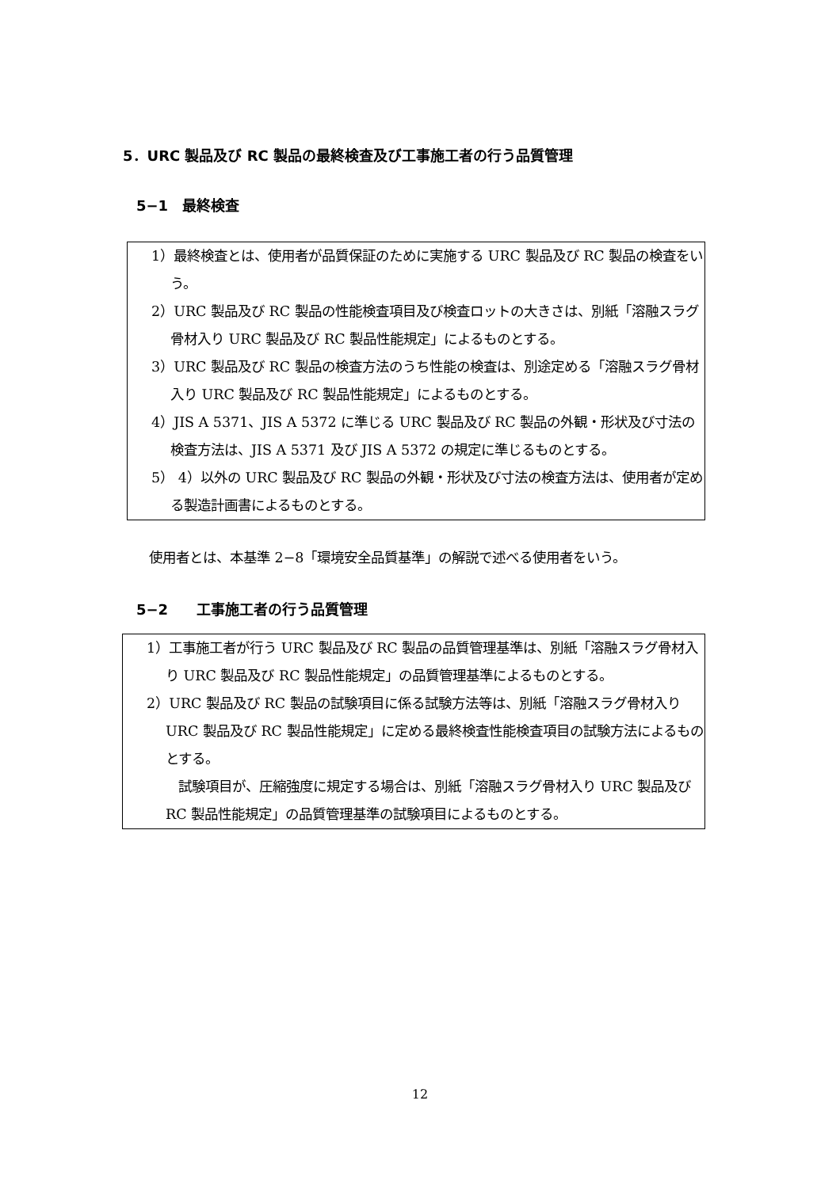5．URC 製品及び RC 製品の最終検査及び工事施工者の行う品質管理
5−1　最終検査
1）最終検査とは、使用者が品質保証のために実施する URC 製品及び RC 製品の検査をいう。
2）URC 製品及び RC 製品の性能検査項目及び検査ロットの大きさは、別紙「溶融スラグ骨材入り URC 製品及び RC 製品性能規定」によるものとする。
3）URC 製品及び RC 製品の検査方法のうち性能の検査は、別途定める「溶融スラグ骨材入り URC 製品及び RC 製品性能規定」によるものとする。
4）JIS A 5371、JIS A 5372 に準じる URC 製品及び RC 製品の外観・形状及び寸法の検査方法は、JIS A 5371 及び JIS A 5372 の規定に準じるものとする。
5） 4）以外の URC 製品及び RC 製品の外観・形状及び寸法の検査方法は、使用者が定める製造計画書によるものとする。
使用者とは、本基準 2−8「環境安全品質基準」の解説で述べる使用者をいう。
5−2　　工事施工者の行う品質管理
1）工事施工者が行う URC 製品及び RC 製品の品質管理基準は、別紙「溶融スラグ骨材入り URC 製品及び RC 製品性能規定」の品質管理基準によるものとする。
2）URC 製品及び RC 製品の試験項目に係る試験方法等は、別紙「溶融スラグ骨材入り URC 製品及び RC 製品性能規定」に定める最終検査性能検査項目の試験方法によるものとする。
試験項目が、圧縮強度に規定する場合は、別紙「溶融スラグ骨材入り URC 製品及び RC 製品性能規定」の品質管理基準の試験項目によるものとする。
12